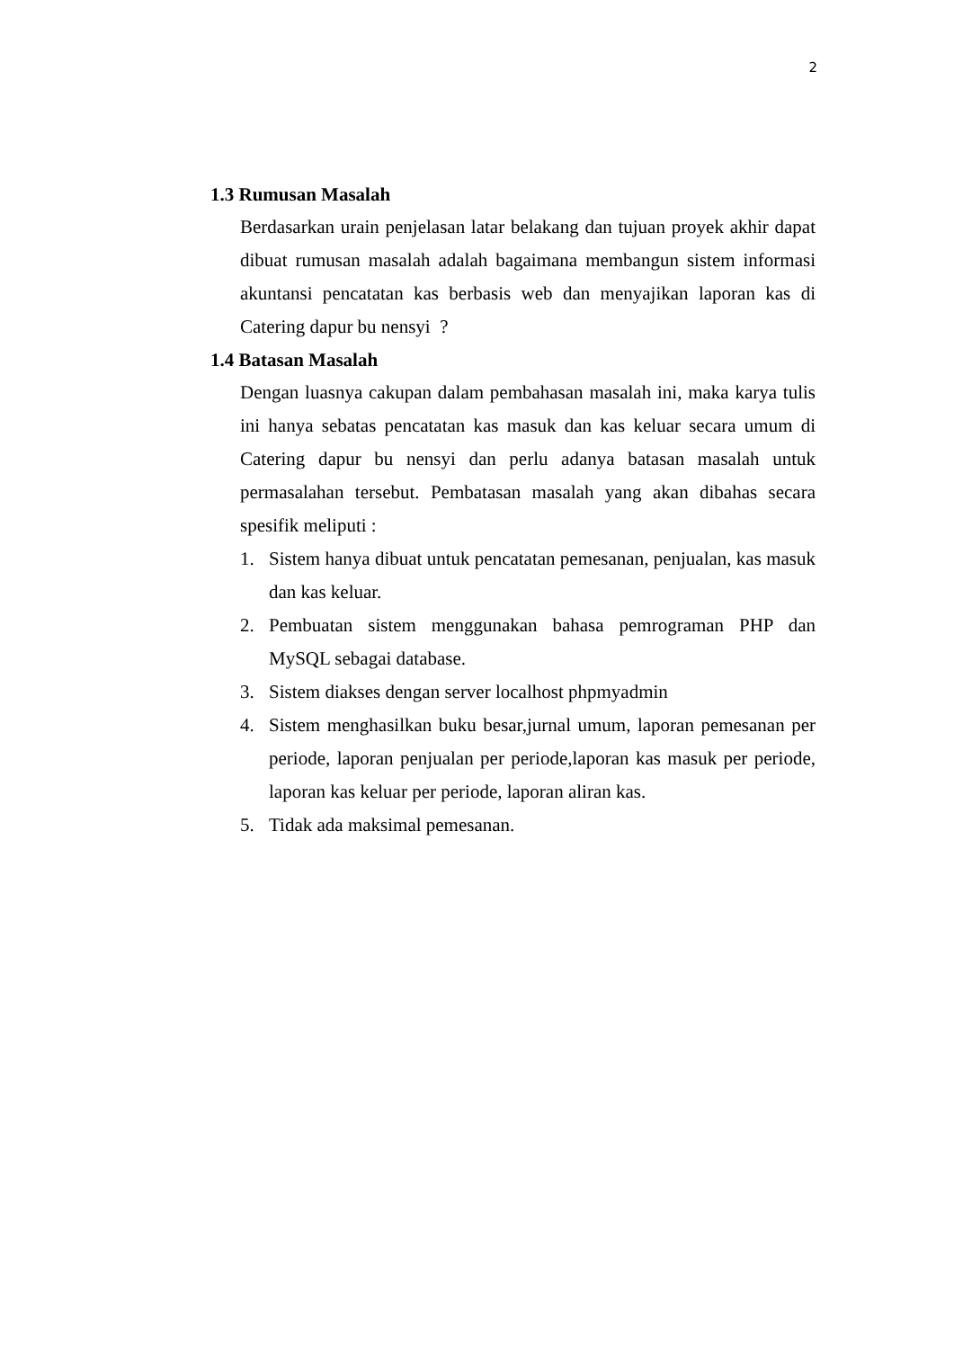2
1.3 Rumusan Masalah
Berdasarkan urain penjelasan latar belakang dan tujuan proyek akhir dapat dibuat rumusan masalah adalah bagaimana membangun sistem informasi akuntansi pencatatan kas berbasis web dan menyajikan laporan kas di Catering dapur bu nensyi ?
1.4 Batasan Masalah
Dengan luasnya cakupan dalam pembahasan masalah ini, maka karya tulis ini hanya sebatas pencatatan kas masuk dan kas keluar secara umum di Catering dapur bu nensyi dan perlu adanya batasan masalah untuk permasalahan tersebut. Pembatasan masalah yang akan dibahas secara spesifik meliputi :
1. Sistem hanya dibuat untuk pencatatan pemesanan, penjualan, kas masuk dan kas keluar.
2. Pembuatan sistem menggunakan bahasa pemrograman PHP dan MySQL sebagai database.
3. Sistem diakses dengan server localhost phpmyadmin
4. Sistem menghasilkan buku besar,jurnal umum, laporan pemesanan per periode, laporan penjualan per periode,laporan kas masuk per periode, laporan kas keluar per periode, laporan aliran kas.
5. Tidak ada maksimal pemesanan.